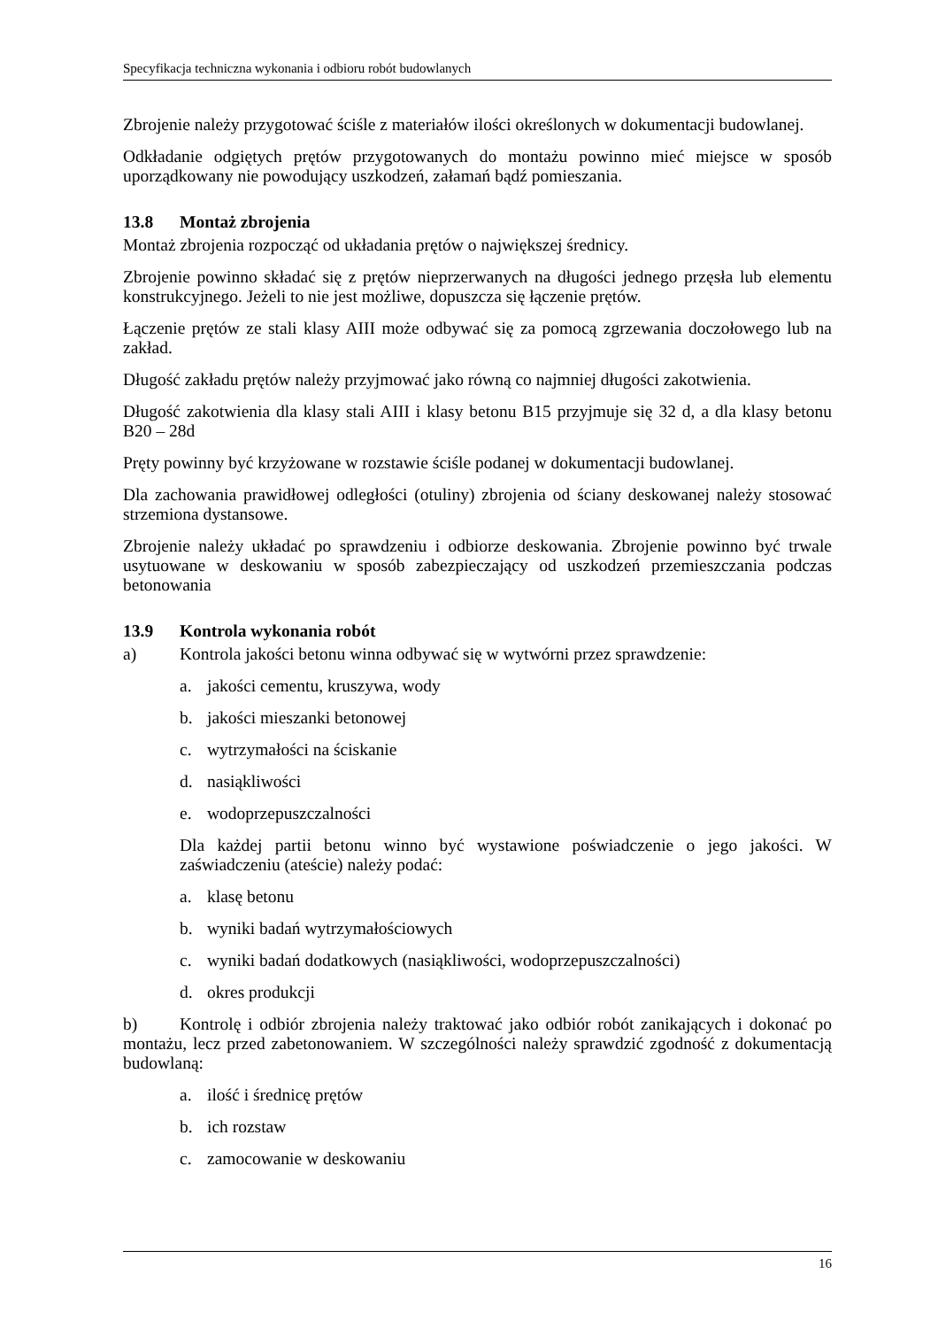Specyfikacja techniczna wykonania i odbioru robót budowlanych
Zbrojenie należy przygotować ściśle z materiałów ilości określonych w dokumentacji budowlanej.
Odkładanie odgiętych prętów przygotowanych do montażu powinno mieć miejsce w sposób uporządkowany nie powodujący uszkodzeń, załamań bądź pomieszania.
13.8 Montaż zbrojenia
Montaż zbrojenia rozpocząć od układania prętów o największej średnicy.
Zbrojenie powinno składać się z prętów nieprzerwanych na długości jednego przęsła lub elementu konstrukcyjnego. Jeżeli to nie jest możliwe, dopuszcza się łączenie prętów.
Łączenie prętów ze stali klasy AIII może odbywać się za pomocą zgrzewania doczołowego lub na zakład.
Długość zakładu prętów należy przyjmować jako równą co najmniej długości zakotwienia.
Długość zakotwienia dla klasy stali AIII i klasy betonu B15 przyjmuje się 32 d, a dla klasy betonu B20 – 28d
Pręty powinny być krzyżowane w rozstawie ściśle podanej w dokumentacji budowlanej.
Dla zachowania prawidłowej odległości (otuliny) zbrojenia od ściany deskowanej należy stosować strzemiona dystansowe.
Zbrojenie należy układać po sprawdzeniu i odbiorze deskowania. Zbrojenie powinno być trwale usytuowane w deskowaniu w sposób zabezpieczający od uszkodzeń przemieszczania podczas betonowania
13.9 Kontrola wykonania robót
a) Kontrola jakości betonu winna odbywać się w wytwórni przez sprawdzenie:
a. jakości cementu, kruszywa, wody
b. jakości mieszanki betonowej
c. wytrzymałości na ściskanie
d. nasiąkliwości
e. wodoprzepuszczalności
Dla każdej partii betonu winno być wystawione poświadczenie o jego jakości. W zaświadczeniu (ateście) należy podać:
a. klasę betonu
b. wyniki badań wytrzymałościowych
c. wyniki badań dodatkowych (nasiąkliwości, wodoprzepuszczalności)
d. okres produkcji
b) Kontrolę i odbiór zbrojenia należy traktować jako odbiór robót zanikających i dokonać po montażu, lecz przed zabetonowaniem. W szczególności należy sprawdzić zgodność z dokumentacją budowlaną:
a. ilość i średnicę prętów
b. ich rozstaw
c. zamocowanie w deskowaniu
16